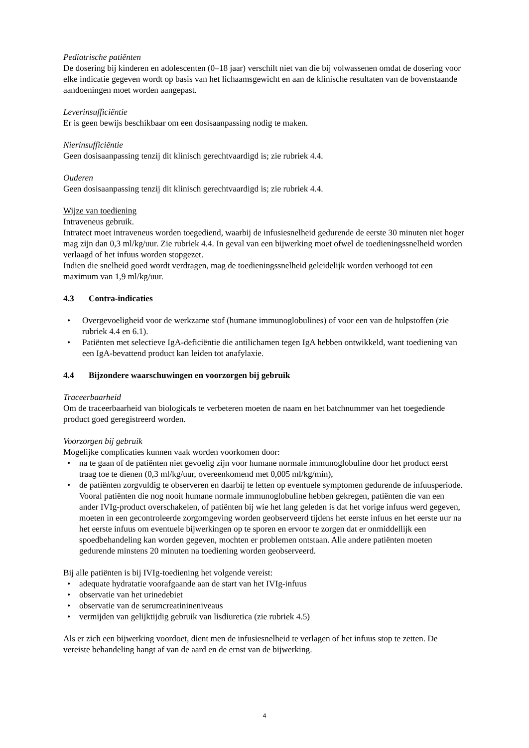Pediatrische patiënten
De dosering bij kinderen en adolescenten (0–18 jaar) verschilt niet van die bij volwassenen omdat de dosering voor elke indicatie gegeven wordt op basis van het lichaamsgewicht en aan de klinische resultaten van de bovenstaande aandoeningen moet worden aangepast.
Leverinsufficiëntie
Er is geen bewijs beschikbaar om een dosisaanpassing nodig te maken.
Nierinsufficiëntie
Geen dosisaanpassing tenzij dit klinisch gerechtvaardigd is; zie rubriek 4.4.
Ouderen
Geen dosisaanpassing tenzij dit klinisch gerechtvaardigd is; zie rubriek 4.4.
Wijze van toediening
Intraveneus gebruik.
Intratect moet intraveneus worden toegediend, waarbij de infusiesnelheid gedurende de eerste 30 minuten niet hoger mag zijn dan 0,3 ml/kg/uur. Zie rubriek 4.4. In geval van een bijwerking moet ofwel de toedieningssnelheid worden verlaagd of het infuus worden stopgezet.
Indien die snelheid goed wordt verdragen, mag de toedieningssnelheid geleidelijk worden verhoogd tot een maximum van 1,9 ml/kg/uur.
4.3 Contra-indicaties
Overgevoeligheid voor de werkzame stof (humane immunoglobulines) of voor een van de hulpstoffen (zie rubriek 4.4 en 6.1).
Patiënten met selectieve IgA-deficiëntie die antilichamen tegen IgA hebben ontwikkeld, want toediening van een IgA-bevattend product kan leiden tot anafylaxie.
4.4 Bijzondere waarschuwingen en voorzorgen bij gebruik
Traceerbaarheid
Om de traceerbaarheid van biologicals te verbeteren moeten de naam en het batchnummer van het toegediende product goed geregistreerd worden.
Voorzorgen bij gebruik
Mogelijke complicaties kunnen vaak worden voorkomen door:
na te gaan of de patiënten niet gevoelig zijn voor humane normale immunoglobuline door het product eerst traag toe te dienen (0,3 ml/kg/uur, overeenkomend met 0,005 ml/kg/min),
de patiënten zorgvuldig te observeren en daarbij te letten op eventuele symptomen gedurende de infuusperiode. Vooral patiënten die nog nooit humane normale immunoglobuline hebben gekregen, patiënten die van een ander IVIg-product overschakelen, of patiënten bij wie het lang geleden is dat het vorige infuus werd gegeven, moeten in een gecontroleerde zorgomgeving worden geobserveerd tijdens het eerste infuus en het eerste uur na het eerste infuus om eventuele bijwerkingen op te sporen en ervoor te zorgen dat er onmiddellijk een spoedbehandeling kan worden gegeven, mochten er problemen ontstaan. Alle andere patiënten moeten gedurende minstens 20 minuten na toediening worden geobserveerd.
Bij alle patiënten is bij IVIg-toediening het volgende vereist:
adequate hydratatie voorafgaande aan de start van het IVIg-infuus
observatie van het urinedebiet
observatie van de serumcreatinineniveaus
vermijden van gelijktijdig gebruik van lisdiuretica (zie rubriek 4.5)
Als er zich een bijwerking voordoet, dient men de infusiesnelheid te verlagen of het infuus stop te zetten. De vereiste behandeling hangt af van de aard en de ernst van de bijwerking.
4